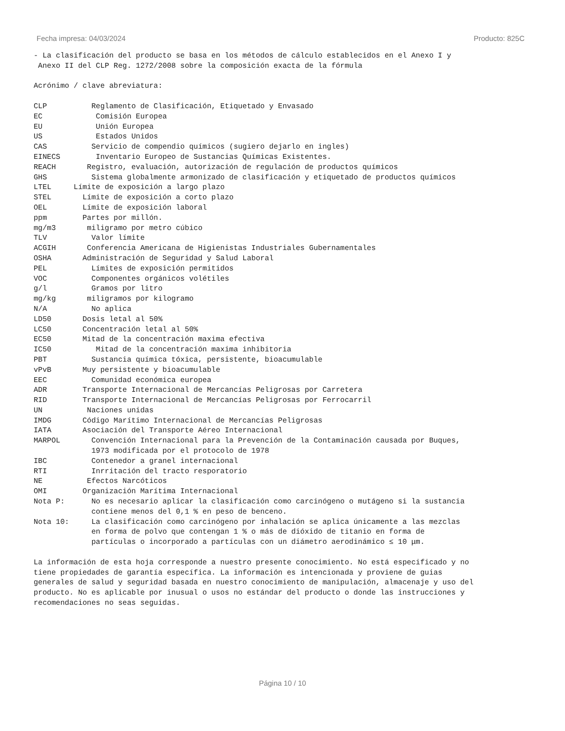Fecha impresa: 04/03/2024 Producto: 825C
- La clasificación del producto se basa en los métodos de cálculo establecidos en el Anexo I y
 Anexo II del CLP Reg. 1272/2008 sobre la composición exacta de la fórmula

Acrónimo / clave abreviatura:

CLP          Reglamento de Clasificación, Etiquetado y Envasado
EC            Comisión Europea
EU            Unión Europea
US            Estados Unidos
CAS          Servicio de compendio químicos (sugiero dejarlo en ingles)
EINECS        Inventario Europeo de Sustancias Químicas Existentes.
REACH       Registro, evaluación, autorización de regulación de productos químicos
GHS          Sistema globalmente armonizado de clasificación y etiquetado de productos químicos
LTEL     Límite de exposición a largo plazo
STEL       Límite de exposición a corto plazo
OEL        Límite de exposición laboral
ppm        Partes por millón.
mg/m3       miligramo por metro cúbico
TLV          Valor límite
ACGIH       Conferencia Americana de Higienistas Industriales Gubernamentales
OSHA       Administración de Seguridad y Salud Laboral
PEL          Límites de exposición permitidos
VOC          Componentes orgánicos volétiles
g/l          Gramos por litro
mg/kg       miligramos por kilogramo
N/A          No aplica
LD50       Dosis letal al 50%
LC50       Concentración letal al 50%
EC50       Mitad de la concentración maxima efectiva
IC50          Mitad de la concentración maxima inhibitoria
PBT          Sustancia química tóxica, persistente, bioacumulable
vPvB       Muy persistente y bioacumulable
EEC          Comunidad económica europea
ADR        Transporte Internacional de Mercancías Peligrosas por Carretera
RID        Transporte Internacional de Mercancías Peligrosas por Ferrocarril
UN          Naciones unidas
IMDG       Código Marítimo Internacional de Mercancías Peligrosas
IATA       Asociación del Transporte Aéreo Internacional
MARPOL       Convención Internacional para la Prevención de la Contaminación causada por Buques,
             1973 modificada por el protocolo de 1978
IBC          Contenedor a granel internacional
RTI          Inrritación del tracto resporatorio
NE          Efectos Narcóticos
OMI        Organización Marítima Internacional
Nota P:      No es necesario aplicar la clasificación como carcinógeno o mutágeno si la sustancia
             contiene menos del 0,1 % en peso de benceno.
Nota 10:     La clasificación como carcinógeno por inhalación se aplica únicamente a las mezclas
             en forma de polvo que contengan 1 % o más de dióxido de titanio en forma de
             partículas o incorporado a partículas con un diámetro aerodinámico ≤ 10 μm.

La información de esta hoja corresponde a nuestro presente conocimiento. No está especificado y no
tiene propiedades de garantía específica. La información es intencionada y proviene de guias
generales de salud y seguridad basada en nuestro conocimiento de manipulación, almacenaje y uso del
producto. No es aplicable por inusual o usos no estándar del producto o donde las instrucciones y
recomendaciones no seas seguidas.
Página 10 / 10